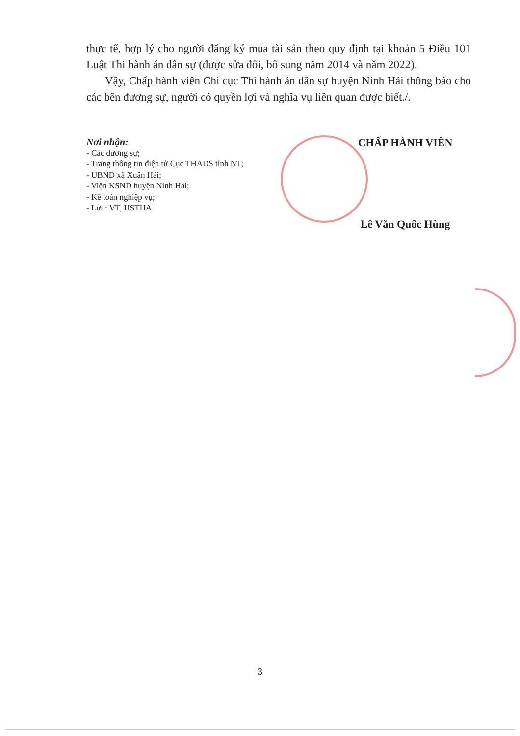thực tế, hợp lý cho người đăng ký mua tài sản theo quy định tại khoản 5 Điều 101 Luật Thi hành án dân sự (được sửa đổi, bổ sung năm 2014 và năm 2022).
Vậy, Chấp hành viên Chi cục Thi hành án dân sự huyện Ninh Hải thông báo cho các bên đương sự, người có quyền lợi và nghĩa vụ liên quan được biết./.
Nơi nhận:
- Các đương sự;
- Trang thông tin điện tử Cục THADS tỉnh NT;
- UBND xã Xuân Hải;
- Viện KSND huyện Ninh Hải;
- Kế toán nghiệp vụ;
- Lưu: VT, HSTHA.
CHẤP HÀNH VIÊN
Lê Văn Quốc Hùng
3